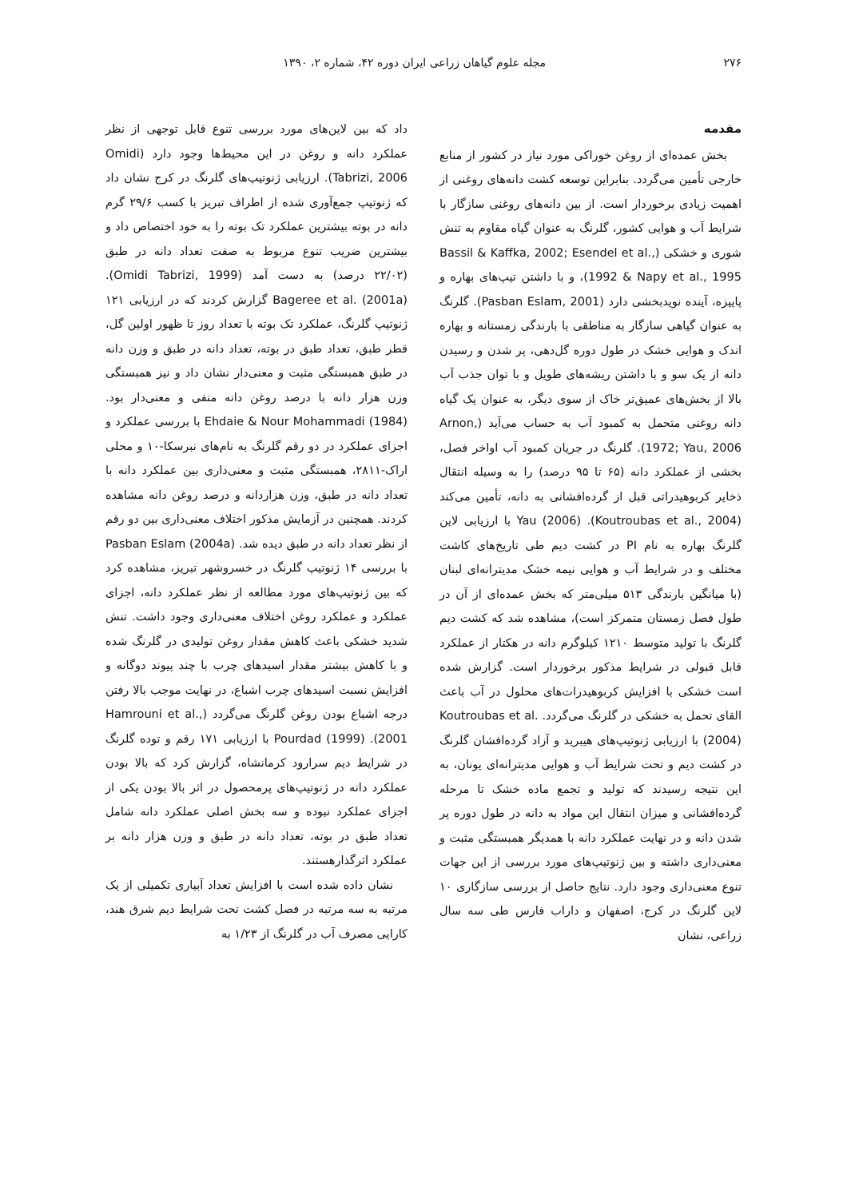۲۷۶ مجله علوم گیاهان زراعی ایران دوره ۴۲، شماره ۲، ۱۳۹۰
مقدمه
بخش عمده‌ای از روغن خوراکی مورد نیاز در کشور از منابع خارجی تأمین می‌گردد. بنابراین توسعه کشت دانه‌های روغنی از اهمیت زیادی برخوردار است. از بین دانه‌های روغنی سازگار با شرایط آب و هوایی کشور، گلرنگ به عنوان گیاه مقاوم به تنش شوری و خشکی (Bassil & Kaffka, 2002; Esendel et al., 1992 & Napy et al., 1995)، و با داشتن تیپ‌های بهاره و پاییزه، آینده نویدبخشی دارد (Pasban Eslam, 2001). گلرنگ به عنوان گیاهی سازگار به مناطقی با بارندگی زمستانه و بهاره اندک و هوایی خشک در طول دوره گل‌دهی، پر شدن و رسیدن دانه از یک سو و با داشتن ریشه‌های طویل و با توان جذب آب بالا از بخش‌های عمیق‌تر خاک از سوی دیگر، به عنوان یک گیاه دانه روغنی متحمل به کمبود آب به حساب می‌آید (Arnon, 1972; Yau, 2006). گلرنگ در جریان کمبود آب اواخر فصل، بخشی از عملکرد دانه (۶۵ تا ۹۵ درصد) را به وسیله انتقال ذخایر کربوهیدراتی قبل از گرده‌افشانی به دانه، تأمین می‌کند (Koutroubas et al., 2004). Yau (2006) با ارزیابی لاین گلرنگ بهاره به نام PI در کشت دیم طی تاریخ‌های کاشت مختلف و در شرایط آب و هوایی نیمه خشک مدیترانه‌ای لبنان (با میانگین بارندگی ۵۱۳ میلی‌متر که بخش عمده‌ای از آن در طول فصل زمستان متمرکز است)، مشاهده شد که کشت دیم گلرنگ با تولید متوسط ۱۲۱۰ کیلوگرم دانه در هکتار از عملکرد قابل قبولی در شرایط مذکور برخوردار است. گزارش شده است خشکی با افزایش کربوهیدرات‌های محلول در آب باعث القای تحمل به خشکی در گلرنگ می‌گردد. Koutroubas et al. (2004) با ارزیابی ژنوتیپ‌های هیبرید و آزاد گرده‌افشان گلرنگ در کشت دیم و تحت شرایط آب و هوایی مدیترانه‌ای یونان، به این نتیجه رسیدند که تولید و تجمع ماده خشک تا مرحله گرده‌افشانی و میزان انتقال این مواد به دانه در طول دوره پر شدن دانه و در نهایت عملکرد دانه با همدیگر همبستگی مثبت و معنی‌داری داشته و بین ژنوتیپ‌های مورد بررسی از این جهات تنوع معنی‌داری وجود دارد. نتایج حاصل از بررسی سازگاری ۱۰ لاین گلرنگ در کرج، اصفهان و داراب فارس طی سه سال زراعی، نشان
داد که بین لاین‌های مورد بررسی تنوع قابل توجهی از نظر عملکرد دانه و روغن در این محیط‌ها وجود دارد (Omidi Tabrizi, 2006). ارزیابی ژنوتیپ‌های گلرنگ در کرج نشان داد که ژنوتیپ جمع‌آوری شده از اطراف تبریز با کسب ۲۹/۶ گرم دانه در بوته بیشترین عملکرد تک بوته را به خود اختصاص داد و بیشترین ضریب تنوع مربوط به صفت تعداد دانه در طبق (۲۲/۰۲ درصد) به دست آمد (Omidi Tabrizi, 1999). Bageree et al. (2001a) گزارش کردند که در ارزیابی ۱۲۱ ژنوتیپ گلرنگ، عملکرد تک بوته با تعداد روز تا ظهور اولین گل، قطر طبق، تعداد طبق در بوته، تعداد دانه در طبق و وزن دانه در طبق همبستگی مثبت و معنی‌دار نشان داد و نیز همبستگی وزن هزار دانه با درصد روغن دانه منفی و معنی‌دار بود. Ehdaie & Nour Mohammadi (1984) با بررسی عملکرد و اجزای عملکرد در دو رقم گلرنگ به نام‌های نبرسکا-۱۰ و محلی اراک-۲۸۱۱، همبستگی مثبت و معنی‌داری بین عملکرد دانه با تعداد دانه در طبق، وزن هزاردانه و درصد روغن دانه مشاهده کردند. همچنین در آزمایش مذکور اختلاف معنی‌داری بین دو رقم از نظر تعداد دانه در طبق دیده شد. Pasban Eslam (2004a) با بررسی ۱۴ ژنوتیپ گلرنگ در خسروشهر تبریز، مشاهده کرد که بین ژنوتیپ‌های مورد مطالعه از نظر عملکرد دانه، اجزای عملکرد و عملکرد روغن اختلاف معنی‌داری وجود داشت. تنش شدید خشکی باعث کاهش مقدار روغن تولیدی در گلرنگ شده و با کاهش بیشتر مقدار اسیدهای چرب با چند پیوند دوگانه و افزایش نسبت اسیدهای چرب اشباع، در نهایت موجب بالا رفتن درجه اشباع بودن روغن گلرنگ می‌گردد (Hamrouni et al., 2001). Pourdad (1999) با ارزیابی ۱۷۱ رقم و توده گلرنگ در شرایط دیم سرارود کرمانشاه، گزارش کرد که بالا بودن عملکرد دانه در ژنوتیپ‌های پرمحصول در اثر بالا بودن یکی از اجزای عملکرد نبوده و سه بخش اصلی عملکرد دانه شامل تعداد طبق در بوته، تعداد دانه در طبق و وزن هزار دانه بر عملکرد اثرگذارهستند.
نشان داده شده است با افزایش تعداد آبیاری تکمیلی از یک مرتبه به سه مرتبه در فصل کشت تحت شرایط دیم شرق هند، کارایی مصرف آب در گلرنگ از ۱/۲۳ به